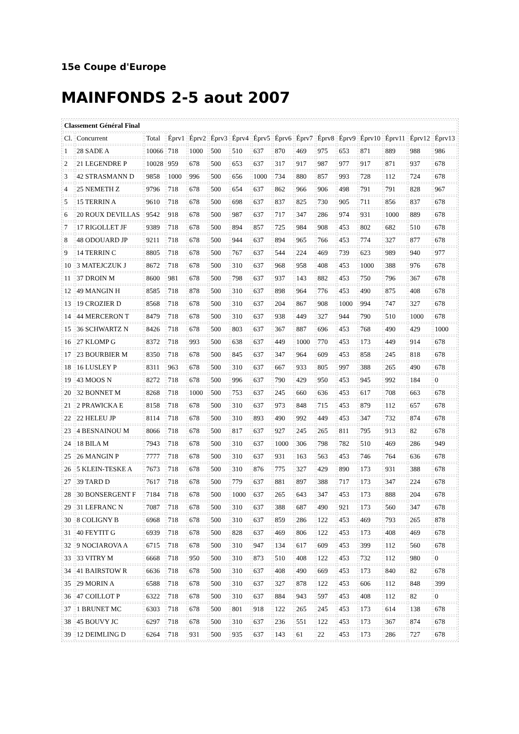15e Coupe d'Europe
MAINFONDS 2-5 aout 2007
| Classement Général Final | | | | | | | | | | | | | | | |
| Cl. | Concurrent | Total | Éprv1 | Éprv2 | Éprv3 | Éprv4 | Éprv5 | Éprv6 | Éprv7 | Éprv8 | Éprv9 | Éprv10 | Éprv11 | Éprv12 | Éprv13 |
| 1 | 28 SADE A | 10066 | 718 | 1000 | 500 | 510 | 637 | 870 | 469 | 975 | 653 | 871 | 889 | 988 | 986 |
| 2 | 21 LEGENDRE P | 10028 | 959 | 678 | 500 | 653 | 637 | 317 | 917 | 987 | 977 | 917 | 871 | 937 | 678 |
| 3 | 42 STRASMANN D | 9858 | 1000 | 996 | 500 | 656 | 1000 | 734 | 880 | 857 | 993 | 728 | 112 | 724 | 678 |
| 4 | 25 NEMETH Z | 9796 | 718 | 678 | 500 | 654 | 637 | 862 | 966 | 906 | 498 | 791 | 791 | 828 | 967 |
| 5 | 15 TERRIN A | 9610 | 718 | 678 | 500 | 698 | 637 | 837 | 825 | 730 | 905 | 711 | 856 | 837 | 678 |
| 6 | 20 ROUX DEVILLAS | 9542 | 918 | 678 | 500 | 987 | 637 | 717 | 347 | 286 | 974 | 931 | 1000 | 889 | 678 |
| 7 | 17 RIGOLLET JF | 9389 | 718 | 678 | 500 | 894 | 857 | 725 | 984 | 908 | 453 | 802 | 682 | 510 | 678 |
| 8 | 48 ODOUARD JP | 9211 | 718 | 678 | 500 | 944 | 637 | 894 | 965 | 766 | 453 | 774 | 327 | 877 | 678 |
| 9 | 14 TERRIN C | 8805 | 718 | 678 | 500 | 767 | 637 | 544 | 224 | 469 | 739 | 623 | 989 | 940 | 977 |
| 10 | 3 MATEJCZUK J | 8672 | 718 | 678 | 500 | 310 | 637 | 968 | 958 | 408 | 453 | 1000 | 388 | 976 | 678 |
| 11 | 37 DROIN M | 8600 | 981 | 678 | 500 | 798 | 637 | 937 | 143 | 882 | 453 | 750 | 796 | 367 | 678 |
| 12 | 49 MANGIN H | 8585 | 718 | 878 | 500 | 310 | 637 | 898 | 964 | 776 | 453 | 490 | 875 | 408 | 678 |
| 13 | 19 CROZIER D | 8568 | 718 | 678 | 500 | 310 | 637 | 204 | 867 | 908 | 1000 | 994 | 747 | 327 | 678 |
| 14 | 44 MERCERON T | 8479 | 718 | 678 | 500 | 310 | 637 | 938 | 449 | 327 | 944 | 790 | 510 | 1000 | 678 |
| 15 | 36 SCHWARTZ N | 8426 | 718 | 678 | 500 | 803 | 637 | 367 | 887 | 696 | 453 | 768 | 490 | 429 | 1000 |
| 16 | 27 KLOMP G | 8372 | 718 | 993 | 500 | 638 | 637 | 449 | 1000 | 770 | 453 | 173 | 449 | 914 | 678 |
| 17 | 23 BOURBIER M | 8350 | 718 | 678 | 500 | 845 | 637 | 347 | 964 | 609 | 453 | 858 | 245 | 818 | 678 |
| 18 | 16 LUSLEY P | 8311 | 963 | 678 | 500 | 310 | 637 | 667 | 933 | 805 | 997 | 388 | 265 | 490 | 678 |
| 19 | 43 MOOS N | 8272 | 718 | 678 | 500 | 996 | 637 | 790 | 429 | 950 | 453 | 945 | 992 | 184 | 0 |
| 20 | 32 BONNET M | 8268 | 718 | 1000 | 500 | 753 | 637 | 245 | 660 | 636 | 453 | 617 | 708 | 663 | 678 |
| 21 | 2 PRAWICKA E | 8158 | 718 | 678 | 500 | 310 | 637 | 973 | 848 | 715 | 453 | 879 | 112 | 657 | 678 |
| 22 | 22 HELEU JP | 8114 | 718 | 678 | 500 | 310 | 893 | 490 | 992 | 449 | 453 | 347 | 732 | 874 | 678 |
| 23 | 4 BESNAINOU M | 8066 | 718 | 678 | 500 | 817 | 637 | 927 | 245 | 265 | 811 | 795 | 913 | 82 | 678 |
| 24 | 18 BILA M | 7943 | 718 | 678 | 500 | 310 | 637 | 1000 | 306 | 798 | 782 | 510 | 469 | 286 | 949 |
| 25 | 26 MANGIN P | 7777 | 718 | 678 | 500 | 310 | 637 | 931 | 163 | 563 | 453 | 746 | 764 | 636 | 678 |
| 26 | 5 KLEIN-TESKE A | 7673 | 718 | 678 | 500 | 310 | 876 | 775 | 327 | 429 | 890 | 173 | 931 | 388 | 678 |
| 27 | 39 TARD D | 7617 | 718 | 678 | 500 | 779 | 637 | 881 | 897 | 388 | 717 | 173 | 347 | 224 | 678 |
| 28 | 30 BONSERGENT F | 7184 | 718 | 678 | 500 | 1000 | 637 | 265 | 643 | 347 | 453 | 173 | 888 | 204 | 678 |
| 29 | 31 LEFRANC N | 7087 | 718 | 678 | 500 | 310 | 637 | 388 | 687 | 490 | 921 | 173 | 560 | 347 | 678 |
| 30 | 8 COLIGNY B | 6968 | 718 | 678 | 500 | 310 | 637 | 859 | 286 | 122 | 453 | 469 | 793 | 265 | 878 |
| 31 | 40 FEYTIT G | 6939 | 718 | 678 | 500 | 828 | 637 | 469 | 806 | 122 | 453 | 173 | 408 | 469 | 678 |
| 32 | 9 NOCIAROVA A | 6715 | 718 | 678 | 500 | 310 | 947 | 134 | 617 | 609 | 453 | 399 | 112 | 560 | 678 |
| 33 | 33 VITRY M | 6668 | 718 | 950 | 500 | 310 | 873 | 510 | 408 | 122 | 453 | 732 | 112 | 980 | 0 |
| 34 | 41 BAIRSTOW R | 6636 | 718 | 678 | 500 | 310 | 637 | 408 | 490 | 669 | 453 | 173 | 840 | 82 | 678 |
| 35 | 29 MORIN A | 6588 | 718 | 678 | 500 | 310 | 637 | 327 | 878 | 122 | 453 | 606 | 112 | 848 | 399 |
| 36 | 47 COILLOT P | 6322 | 718 | 678 | 500 | 310 | 637 | 884 | 943 | 597 | 453 | 408 | 112 | 82 | 0 |
| 37 | 1 BRUNET MC | 6303 | 718 | 678 | 500 | 801 | 918 | 122 | 265 | 245 | 453 | 173 | 614 | 138 | 678 |
| 38 | 45 BOUVY JC | 6297 | 718 | 678 | 500 | 310 | 637 | 236 | 551 | 122 | 453 | 173 | 367 | 874 | 678 |
| 39 | 12 DEIMLING D | 6264 | 718 | 931 | 500 | 935 | 637 | 143 | 61 | 22 | 453 | 173 | 286 | 727 | 678 |